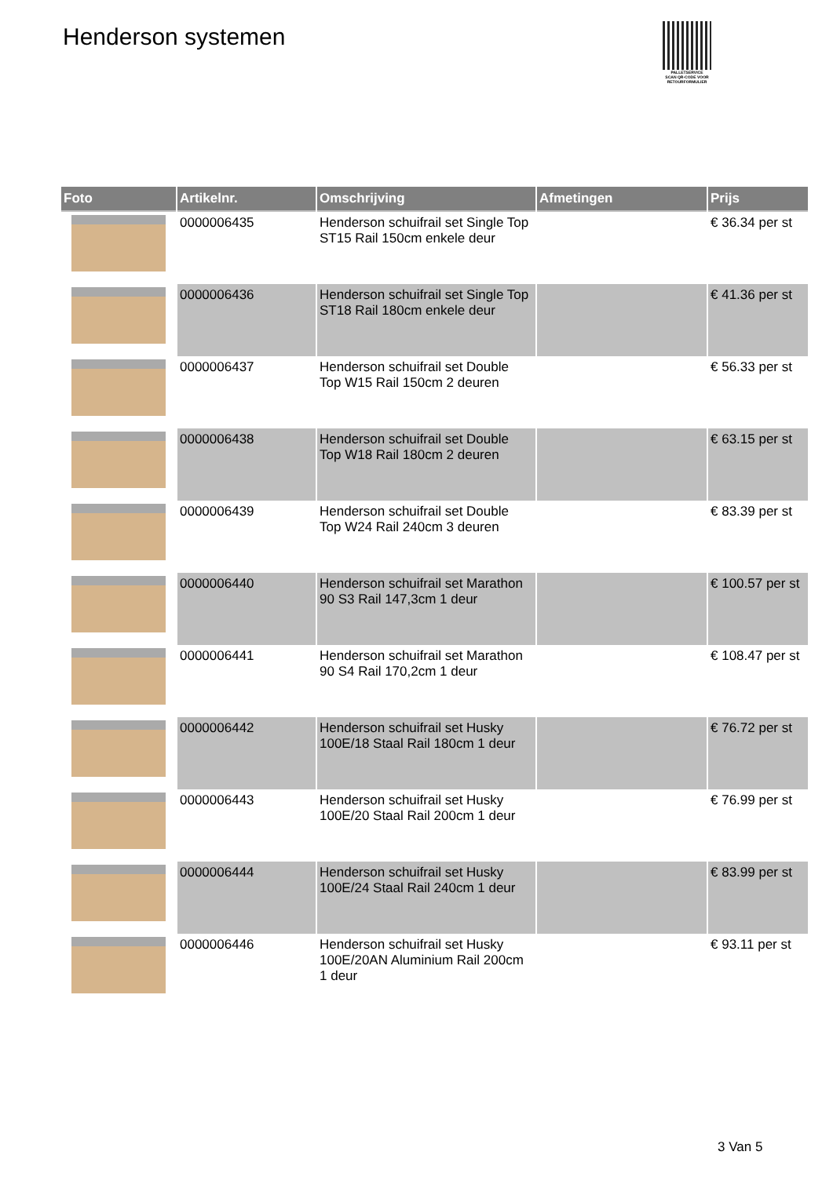Henderson systemen
PALLETSERVICE
SCAN QR-CODE VOOR RETOURFORMULIER
| Foto | Artikelnr. | Omschrijving | Afmetingen | Prijs |
| --- | --- | --- | --- | --- |
| | 0000006435 | Henderson schuifrail set Single Top ST15 Rail 150cm enkele deur | | € 36.34 per st |
| | 0000006436 | Henderson schuifrail set Single Top ST18 Rail 180cm enkele deur | | € 41.36 per st |
| | 0000006437 | Henderson schuifrail set Double Top W15 Rail 150cm 2 deuren | | € 56.33 per st |
| | 0000006438 | Henderson schuifrail set Double Top W18 Rail 180cm 2 deuren | | € 63.15 per st |
| | 0000006439 | Henderson schuifrail set Double Top W24 Rail 240cm 3 deuren | | € 83.39 per st |
| | 0000006440 | Henderson schuifrail set Marathon 90 S3 Rail 147,3cm 1 deur | | € 100.57 per st |
| | 0000006441 | Henderson schuifrail set Marathon 90 S4 Rail 170,2cm 1 deur | | € 108.47 per st |
| | 0000006442 | Henderson schuifrail set Husky 100E/18 Staal Rail 180cm 1 deur | | € 76.72 per st |
| | 0000006443 | Henderson schuifrail set Husky 100E/20 Staal Rail 200cm 1 deur | | € 76.99 per st |
| | 0000006444 | Henderson schuifrail set Husky 100E/24 Staal Rail 240cm 1 deur | | € 83.99 per st |
| | 0000006446 | Henderson schuifrail set Husky 100E/20AN Aluminium Rail 200cm 1 deur | | € 93.11 per st |
3 Van 5